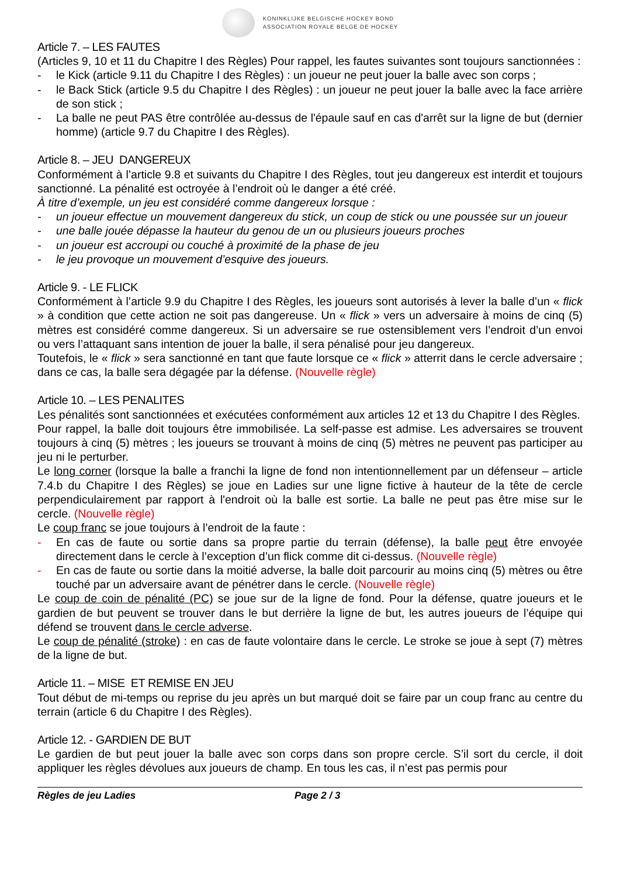KONINKLIJKE BELGISCHE HOCKEY BOND
ASSOCIATION ROYALE BELGE DE HOCKEY
Article 7. – LES FAUTES
(Articles 9, 10 et 11 du Chapitre I des Règles) Pour rappel, les fautes suivantes sont toujours sanctionnées :
- le Kick (article 9.11 du Chapitre I des Règles) : un joueur ne peut jouer la balle avec son corps ;
- le Back Stick (article 9.5 du Chapitre I des Règles) : un joueur ne peut jouer la balle avec la face arrière de son stick ;
- La balle ne peut PAS être contrôlée au-dessus de l'épaule sauf en cas d'arrêt sur la ligne de but (dernier homme) (article 9.7 du Chapitre I des Règles).
Article 8. – JEU DANGEREUX
Conformément à l’article 9.8 et suivants du Chapitre I des Règles, tout jeu dangereux est interdit et toujours sanctionné. La pénalité est octroyée à l’endroit où le danger a été créé.
À titre d’exemple, un jeu est considéré comme dangereux lorsque :
- un joueur effectue un mouvement dangereux du stick, un coup de stick ou une poussée sur un joueur
- une balle jouée dépasse la hauteur du genou de un ou plusieurs joueurs proches
- un joueur est accroupi ou couché à proximité de la phase de jeu
- le jeu provoque un mouvement d’esquive des joueurs.
Article 9. - LE FLICK
Conformément à l’article 9.9 du Chapitre I des Règles, les joueurs sont autorisés à lever la balle d’un « flick » à condition que cette action ne soit pas dangereuse. Un « flick » vers un adversaire à moins de cinq (5) mètres est considéré comme dangereux. Si un adversaire se rue ostensiblement vers l’endroit d’un envoi ou vers l’attaquant sans intention de jouer la balle, il sera pénalisé pour jeu dangereux.
Toutefois, le « flick » sera sanctionné en tant que faute lorsque ce « flick » atterrit dans le cercle adversaire ; dans ce cas, la balle sera dégagée par la défense. (Nouvelle règle)
Article 10. – LES PENALITES
Les pénalités sont sanctionnées et exécutées conformément aux articles 12 et 13 du Chapitre I des Règles.
Pour rappel, la balle doit toujours être immobilisée. La self-passe est admise. Les adversaires se trouvent toujours à cinq (5) mètres ; les joueurs se trouvant à moins de cinq (5) mètres ne peuvent pas participer au jeu ni le perturber.
Le long corner (lorsque la balle a franchi la ligne de fond non intentionnellement par un défenseur – article 7.4.b du Chapitre I des Règles) se joue en Ladies sur une ligne fictive à hauteur de la tête de cercle perpendiculairement par rapport à l'endroit où la balle est sortie. La balle ne peut pas être mise sur le cercle. (Nouvelle règle)
Le coup franc se joue toujours à l’endroit de la faute :
- En cas de faute ou sortie dans sa propre partie du terrain (défense), la balle peut être envoyée directement dans le cercle à l’exception d’un flick comme dit ci-dessus. (Nouvelle règle)
- En cas de faute ou sortie dans la moitié adverse, la balle doit parcourir au moins cinq (5) mètres ou être touché par un adversaire avant de pénétrer dans le cercle. (Nouvelle règle)
Le coup de coin de pénalité (PC) se joue sur de la ligne de fond. Pour la défense, quatre joueurs et le gardien de but peuvent se trouver dans le but derrière la ligne de but, les autres joueurs de l’équipe qui défend se trouvent dans le cercle adverse.
Le coup de pénalité (stroke) : en cas de faute volontaire dans le cercle. Le stroke se joue à sept (7) mètres de la ligne de but.
Article 11. – MISE ET REMISE EN JEU
Tout début de mi-temps ou reprise du jeu après un but marqué doit se faire par un coup franc au centre du terrain (article 6 du Chapitre I des Règles).
Article 12. - GARDIEN DE BUT
Le gardien de but peut jouer la balle avec son corps dans son propre cercle. S’il sort du cercle, il doit appliquer les règles dévolues aux joueurs de champ. En tous les cas, il n’est pas permis pour
Règles de jeu Ladies Page 2 / 3